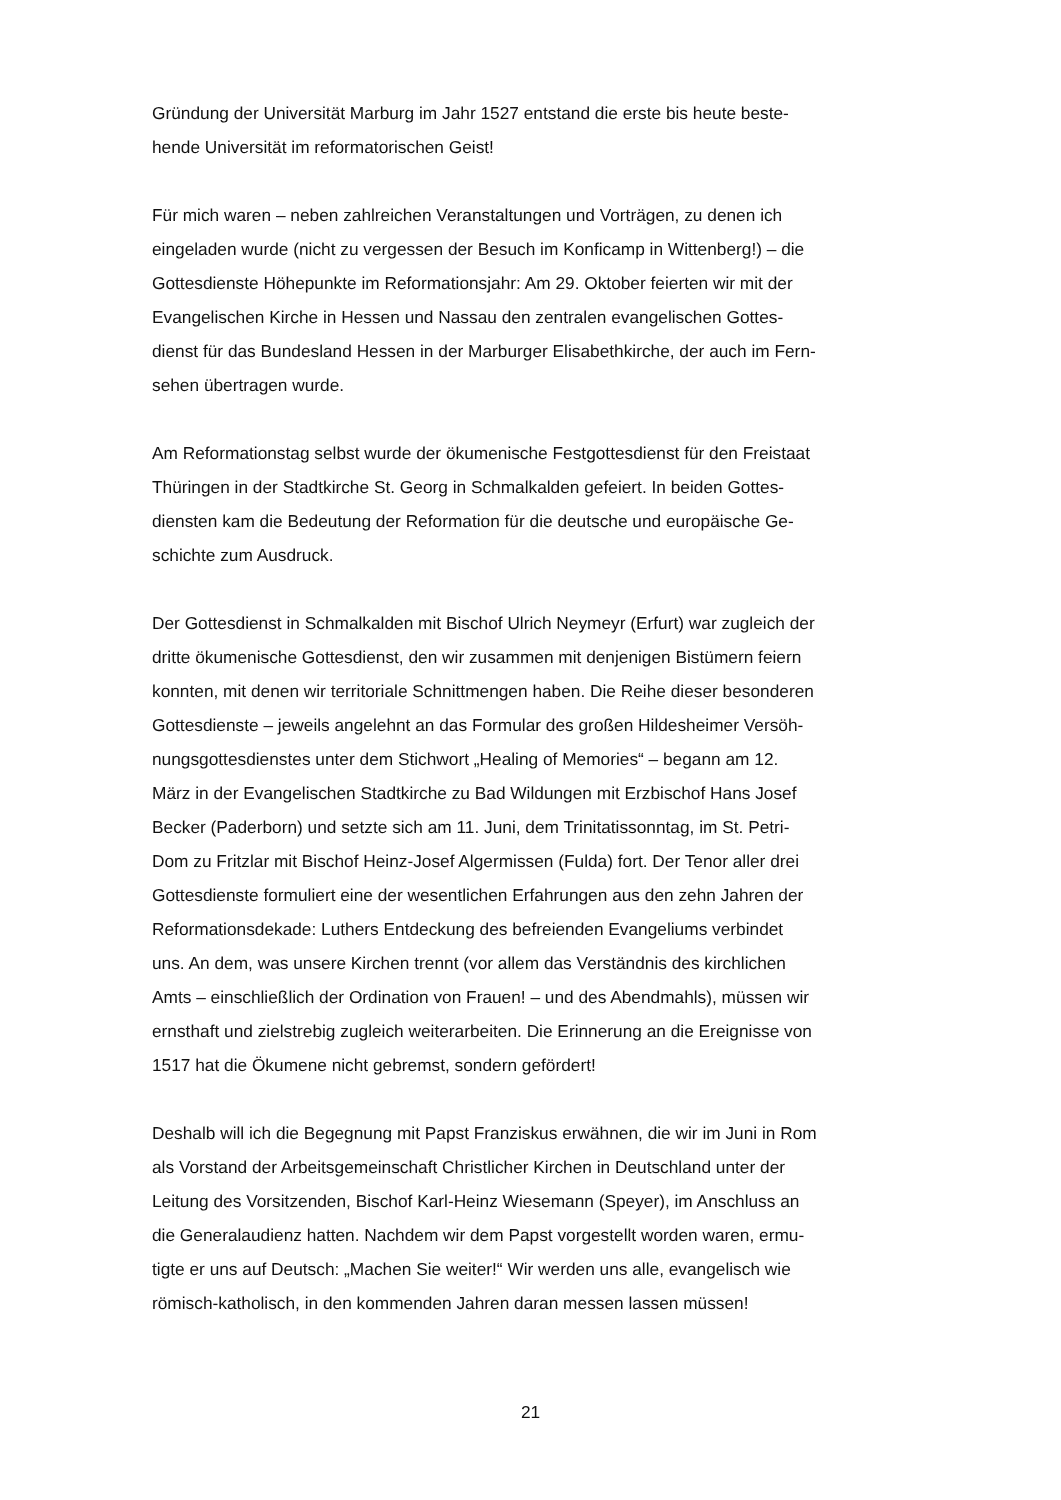Gründung der Universität Marburg im Jahr 1527 entstand die erste bis heute beste-
hende Universität im reformatorischen Geist!
Für mich waren – neben zahlreichen Veranstaltungen und Vorträgen, zu denen ich
eingeladen wurde (nicht zu vergessen der Besuch im Konficamp in Wittenberg!) – die
Gottesdienste Höhepunkte im Reformationsjahr: Am 29. Oktober feierten wir mit der
Evangelischen Kirche in Hessen und Nassau den zentralen evangelischen Gottes-
dienst für das Bundesland Hessen in der Marburger Elisabethkirche, der auch im Fern-
sehen übertragen wurde.
Am Reformationstag selbst wurde der ökumenische Festgottesdienst für den Freistaat
Thüringen in der Stadtkirche St. Georg in Schmalkalden gefeiert. In beiden Gottes-
diensten kam die Bedeutung der Reformation für die deutsche und europäische Ge-
schichte zum Ausdruck.
Der Gottesdienst in Schmalkalden mit Bischof Ulrich Neymeyr (Erfurt) war zugleich der
dritte ökumenische Gottesdienst, den wir zusammen mit denjenigen Bistümern feiern
konnten, mit denen wir territoriale Schnittmengen haben. Die Reihe dieser besonderen
Gottesdienste – jeweils angelehnt an das Formular des großen Hildesheimer Versöh-
nungsgottesdienstes unter dem Stichwort „Healing of Memories“ – begann am 12.
März in der Evangelischen Stadtkirche zu Bad Wildungen mit Erzbischof Hans Josef
Becker (Paderborn) und setzte sich am 11. Juni, dem Trinitatissonntag, im St. Petri-
Dom zu Fritzlar mit Bischof Heinz-Josef Algermissen (Fulda) fort. Der Tenor aller drei
Gottesdienste formuliert eine der wesentlichen Erfahrungen aus den zehn Jahren der
Reformationsdekade: Luthers Entdeckung des befreienden Evangeliums verbindet
uns. An dem, was unsere Kirchen trennt (vor allem das Verständnis des kirchlichen
Amts – einschließlich der Ordination von Frauen! – und des Abendmahls), müssen wir
ernsthaft und zielstrebig zugleich weiterarbeiten. Die Erinnerung an die Ereignisse von
1517 hat die Ökumene nicht gebremst, sondern gefördert!
Deshalb will ich die Begegnung mit Papst Franziskus erwähnen, die wir im Juni in Rom
als Vorstand der Arbeitsgemeinschaft Christlicher Kirchen in Deutschland unter der
Leitung des Vorsitzenden, Bischof Karl-Heinz Wiesemann (Speyer), im Anschluss an
die Generalaudienz hatten. Nachdem wir dem Papst vorgestellt worden waren, ermu-
tigte er uns auf Deutsch: „Machen Sie weiter!“ Wir werden uns alle, evangelisch wie
römisch-katholisch, in den kommenden Jahren daran messen lassen müssen!
21